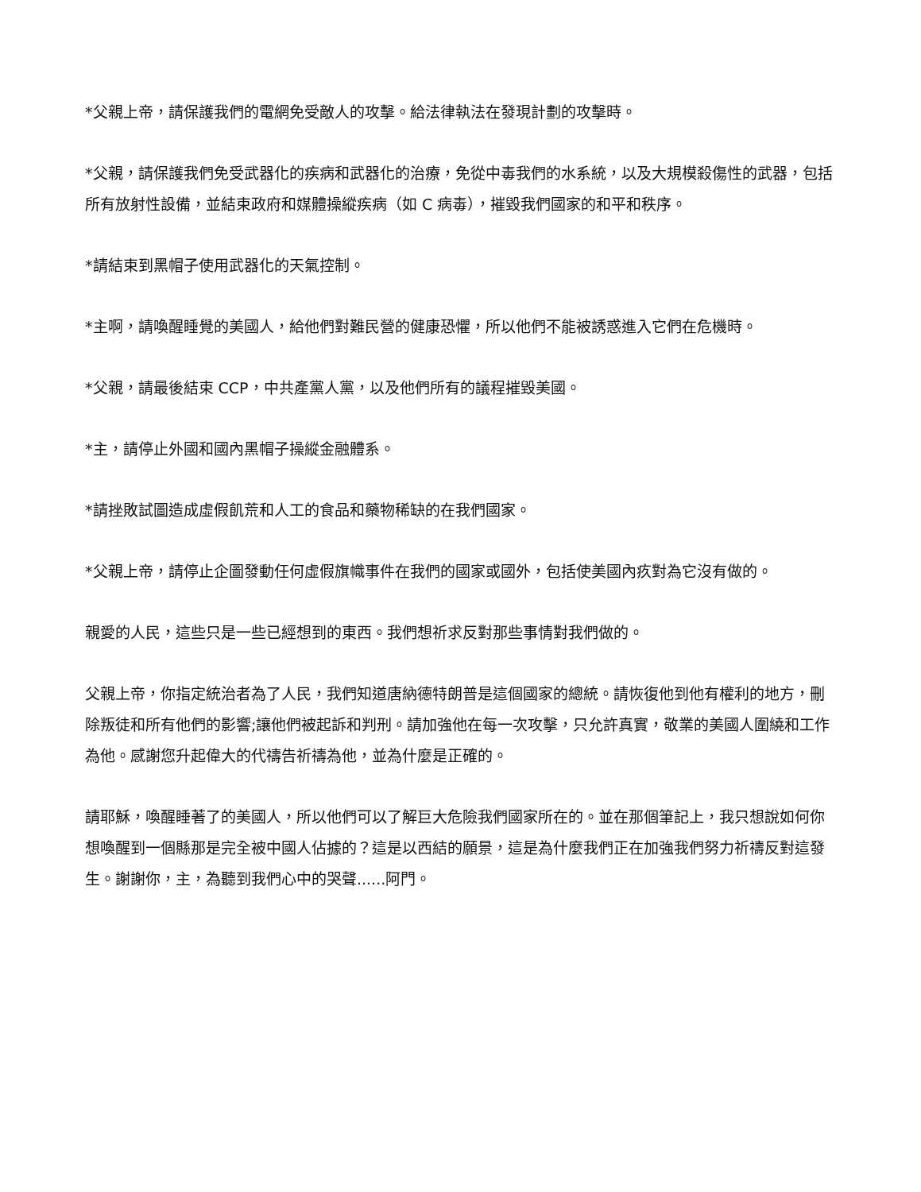*父親上帝，請保護我們的電網免受敵人的攻擊。給法律執法在發現計劃的攻擊時。
*父親，請保護我們免受武器化的疾病和武器化的治療，免從中毒我們的水系統，以及大規模殺傷性的武器，包括所有放射性設備，並結束政府和媒體操縱疾病（如 C 病毒），摧毀我們國家的和平和秩序。
*請結束到黑帽子使用武器化的天氣控制。
*主啊，請喚醒睡覺的美國人，給他們對難民營的健康恐懼，所以他們不能被誘惑進入它們在危機時。
*父親，請最後結束 CCP，中共產黨人黨，以及他們所有的議程摧毀美國。
*主，請停止外國和國內黑帽子操縱金融體系。
*請挫敗試圖造成虛假飢荒和人工的食品和藥物稀缺的在我們國家。
*父親上帝，請停止企圖發動任何虛假旗幟事件在我們的國家或國外，包括使美國內疚對為它沒有做的。
親愛的人民，這些只是一些已經想到的東西。我們想祈求反對那些事情對我們做的。
父親上帝，你指定統治者為了人民，我們知道唐納德特朗普是這個國家的總統。請恢復他到他有權利的地方，刪除叛徒和所有他們的影響;讓他們被起訴和判刑。請加強他在每一次攻擊，只允許真實，敬業的美國人圍繞和工作為他。感謝您升起偉大的代禱告祈禱為他，並為什麼是正確的。
請耶穌，喚醒睡著了的美國人，所以他們可以了解巨大危險我們國家所在的。並在那個筆記上，我只想說如何你想喚醒到一個縣那是完全被中國人佔據的？這是以西結的願景，這是為什麼我們正在加強我們努力祈禱反對這發生。謝謝你，主，為聽到我們心中的哭聲......阿門。